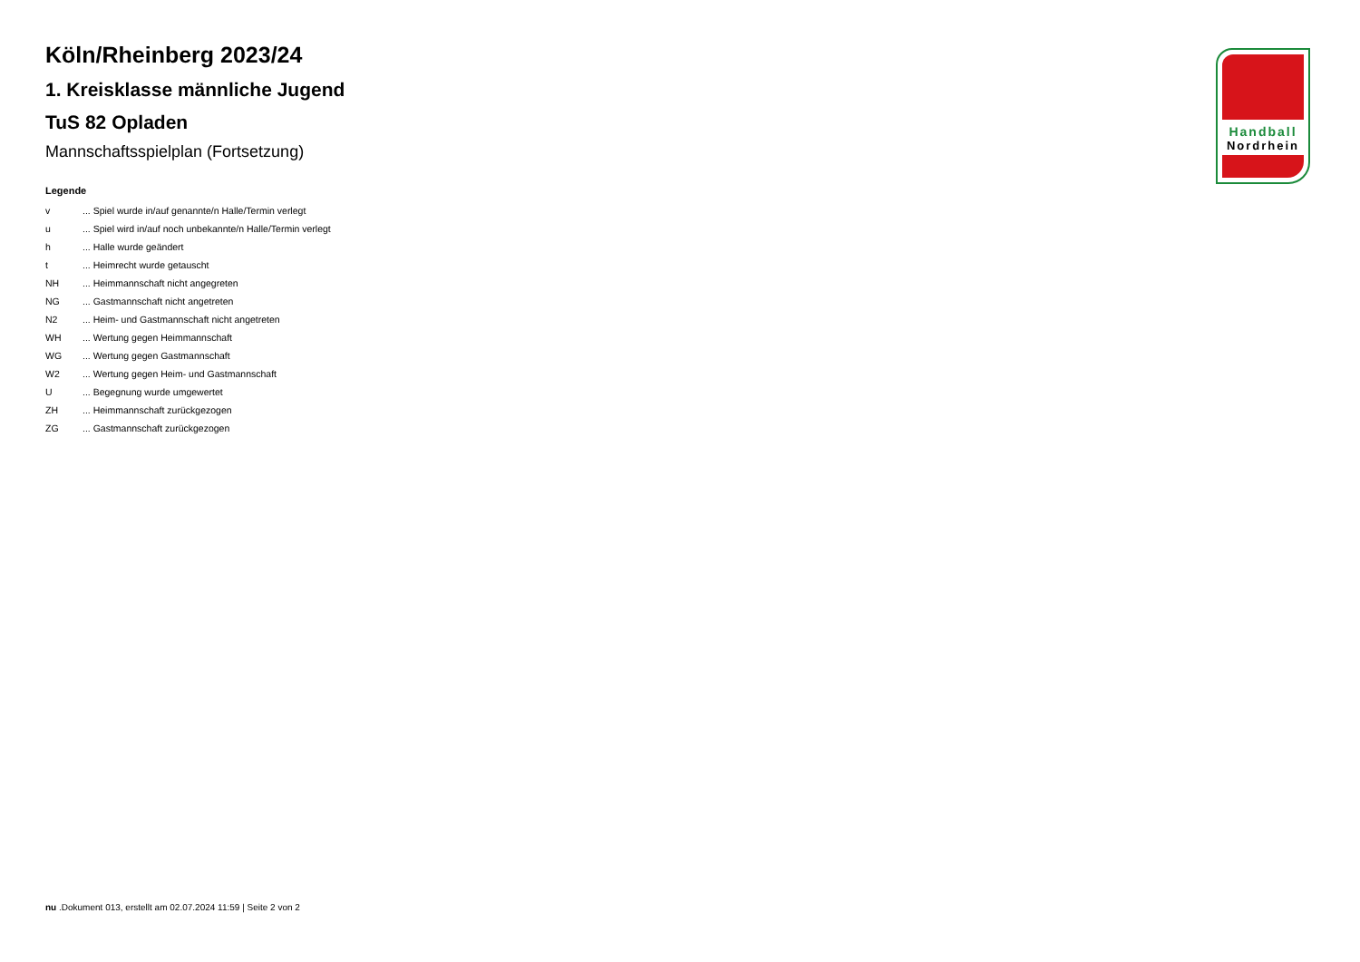Köln/Rheinberg 2023/24
1. Kreisklasse männliche Jugend
TuS 82 Opladen
Mannschaftsspielplan (Fortsetzung)
Legende
| v | ... Spiel wurde in/auf genannte/n Halle/Termin verlegt |
| u | ... Spiel wird in/auf noch unbekannte/n Halle/Termin verlegt |
| h | ... Halle wurde geändert |
| t | ... Heimrecht wurde getauscht |
| NH | ... Heimmannschaft nicht angegreten |
| NG | ... Gastmannschaft nicht angetreten |
| N2 | ... Heim- und Gastmannschaft nicht angetreten |
| WH | ... Wertung gegen Heimmannschaft |
| WG | ... Wertung gegen Gastmannschaft |
| W2 | ... Wertung gegen Heim- und Gastmannschaft |
| U | ... Begegnung wurde umgewertet |
| ZH | ... Heimmannschaft zurückgezogen |
| ZG | ... Gastmannschaft zurückgezogen |
Handball
Nordrhein
nu .Dokument 013, erstellt am 02.07.2024 11:59 | Seite 2 von 2